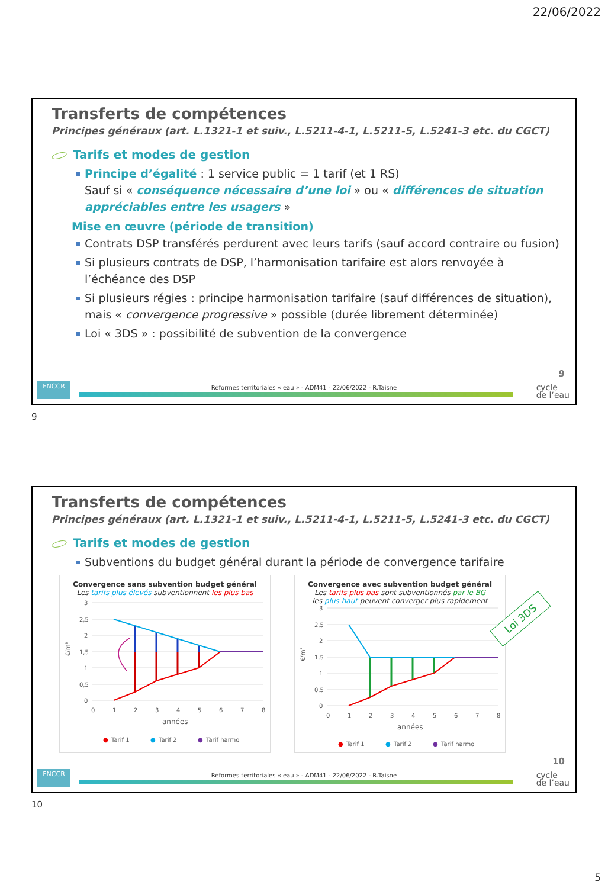22/06/2022
Transferts de compétences
Principes généraux (art. L.1321-1 et suiv., L.5211-4-1, L.5211-5, L.5241-3 etc. du CGCT)
Tarifs et modes de gestion
Principe d’égalité : 1 service public = 1 tarif (et 1 RS)
Sauf si « conséquence nécessaire d’une loi » ou « différences de situation appréciables entre les usagers »
Mise en œuvre (période de transition)
Contrats DSP transférés perdurent avec leurs tarifs (sauf accord contraire ou fusion)
Si plusieurs contrats de DSP, l’harmonisation tarifaire est alors renvoyée à l’échéance des DSP
Si plusieurs régies : principe harmonisation tarifaire (sauf différences de situation), mais « convergence progressive » possible (durée librement déterminée)
Loi « 3DS » : possibilité de subvention de la convergence
9
FNCCR
Réformes territoriales « eau » - ADM41 - 22/06/2022 - R.Taisne
cycle
de l’eau
9
Transferts de compétences
Principes généraux (art. L.1321-1 et suiv., L.5211-4-1, L.5211-5, L.5241-3 etc. du CGCT)
Tarifs et modes de gestion
Subventions du budget général durant la période de convergence tarifaire
Loi 3DS
Convergence sans subvention budget général
Les tarifs plus élevés subventionnent les plus bas
3
2,5
2
1,5
1
0,5
0
0
1
2
3
4
5
6
7
8
années
€/m³
●
Tarif 1
●
Tarif 2
●
Tarif harmo
Convergence avec subvention budget général
Les tarifs plus bas sont subventionnés par le BG
les plus haut peuvent converger plus rapidement
3
2,5
2
1,5
1
0,5
0
0
1
2
3
4
5
6
7
8
années
€/m³
●
Tarif 1
●
Tarif 2
●
Tarif harmo
10
FNCCR
Réformes territoriales « eau » - ADM41 - 22/06/2022 - R.Taisne
cycle
de l’eau
10
5